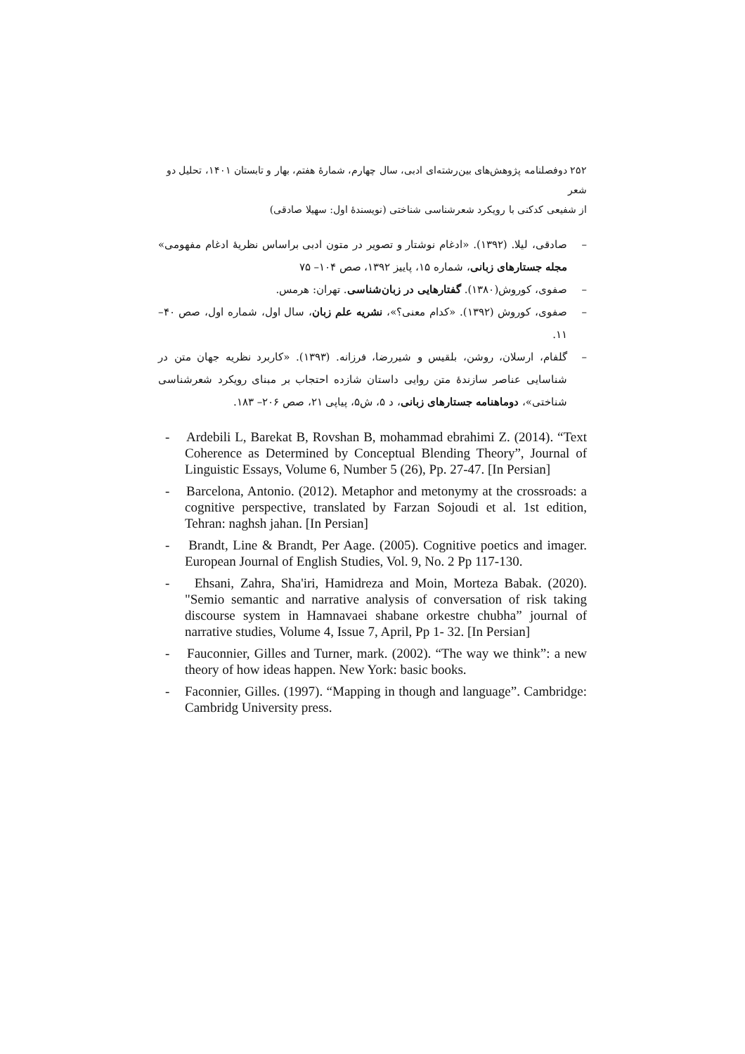۲۵۲ دوفصلنامه پژوهش‌های بین‌رشته‌ای ادبی، سال چهارم، شمارهٔ هفتم، بهار و تابستان ۱۴۰۱، تحلیل دو شعر
از شفیعی کدکنی با رویکرد شعرشناسی شناختی (نویسندهٔ اول: سهیلا صادقی)
– صادقی، لیلا. (۱۳۹۲). «ادغام نوشتار و تصویر در متون ادبی براساس نظریهٔ ادغام مفهومی» مجله جستارهای زبانی، شماره ۱۵، پاییز ۱۳۹۲، صص ۱۰۴– ۷۵
– صفوی، کوروش(۱۳۸۰). گفتارهایی در زبان‌شناسی. تهران: هرمس.
– صفوی، کوروش (۱۳۹۲). «کدام معنی؟»، نشریه علم زبان، سال اول، شماره اول، صص ۴۰–۱۱.
– گلفام، ارسلان، روشن، بلقیس و شیررضا، فرزانه. (۱۳۹۳). «کاربرد نظریه جهان متن در شناسایی عناصر سازندهٔ متن روایی داستان شازده احتجاب بر مبنای رویکرد شعرشناسی شناختی»، دوماهنامه جستارهای زبانی، د ۵، ش۵، پیاپی ۲۱، صص ۲۰۶– ۱۸۳.
- Ardebili L, Barekat B, Rovshan B, mohammad ebrahimi Z. (2014). “Text Coherence as Determined by Conceptual Blending Theory”, Journal of Linguistic Essays, Volume 6, Number 5 (26), Pp. 27-47. [In Persian]
- Barcelona, Antonio. (2012). Metaphor and metonymy at the crossroads: a cognitive perspective, translated by Farzan Sojoudi et al. 1st edition, Tehran: naghsh jahan. [In Persian]
- Brandt, Line & Brandt, Per Aage. (2005). Cognitive poetics and imager. European Journal of English Studies, Vol. 9, No. 2 Pp 117-130.
- Ehsani, Zahra, Sha'iri, Hamidreza and Moin, Morteza Babak. (2020). "Semio semantic and narrative analysis of conversation of risk taking discourse system in Hamnavaei shabane orkestre chubha” journal of narrative studies, Volume 4, Issue 7, April, Pp 1- 32. [In Persian]
- Fauconnier, Gilles and Turner, mark. (2002). “The way we think”: a new theory of how ideas happen. New York: basic books.
- Faconnier, Gilles. (1997). “Mapping in though and language”. Cambridge: Cambridg University press.